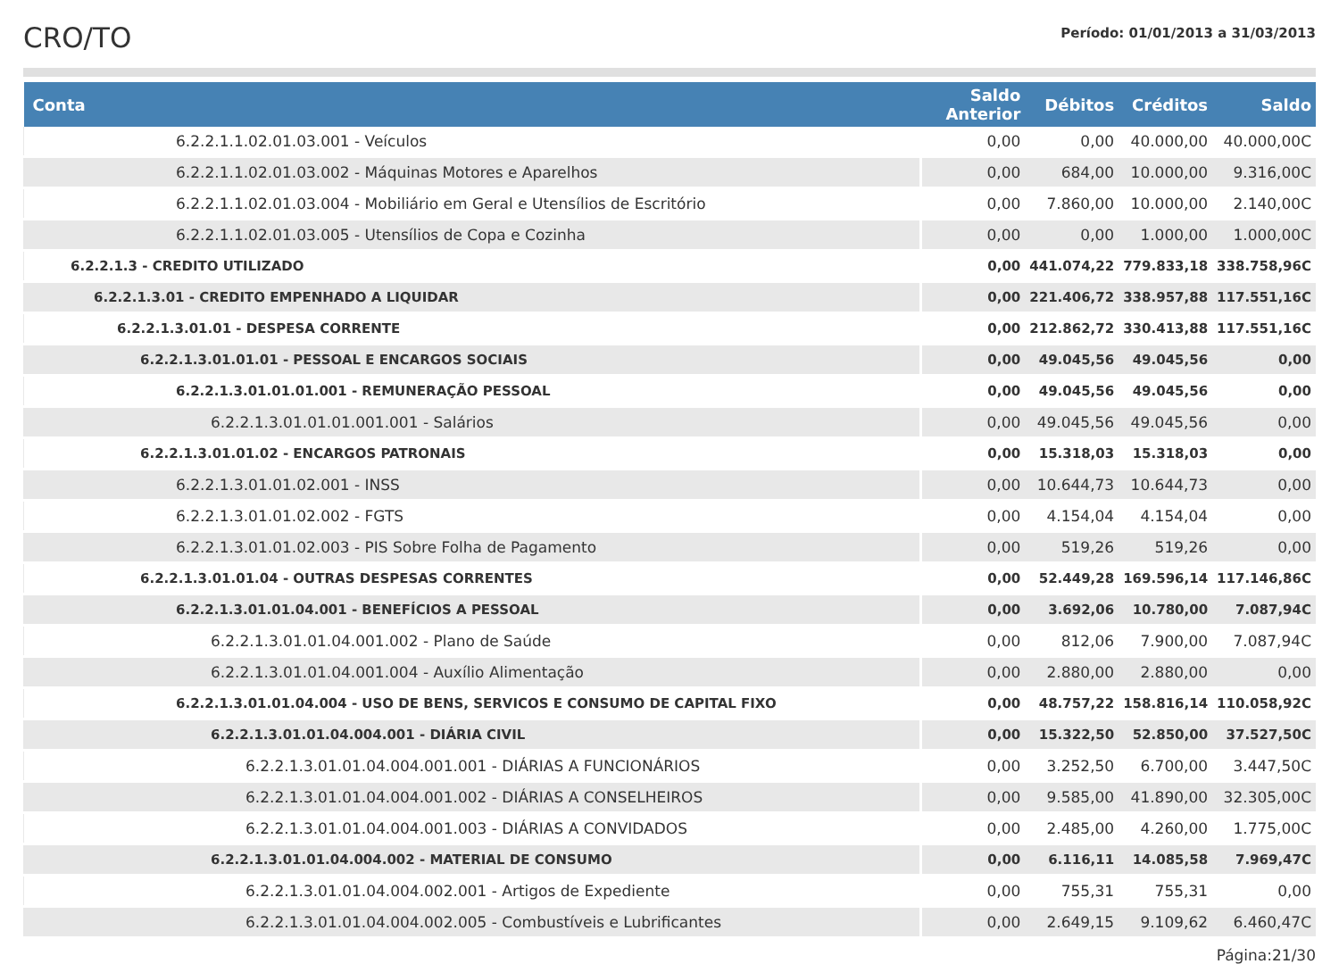CRO/TO
Período: 01/01/2013 a 31/03/2013
| Conta | Saldo Anterior | Débitos | Créditos | Saldo |
| --- | --- | --- | --- | --- |
| 6.2.2.1.1.02.01.03.001 - Veículos | 0,00 | 0,00 | 40.000,00 | 40.000,00C |
| 6.2.2.1.1.02.01.03.002 - Máquinas Motores e Aparelhos | 0,00 | 684,00 | 10.000,00 | 9.316,00C |
| 6.2.2.1.1.02.01.03.004 - Mobiliário em Geral e Utensílios de Escritório | 0,00 | 7.860,00 | 10.000,00 | 2.140,00C |
| 6.2.2.1.1.02.01.03.005 - Utensílios de Copa e Cozinha | 0,00 | 0,00 | 1.000,00 | 1.000,00C |
| 6.2.2.1.3 - CREDITO UTILIZADO | 0,00 | 441.074,22 | 779.833,18 | 338.758,96C |
| 6.2.2.1.3.01 - CREDITO EMPENHADO A LIQUIDAR | 0,00 | 221.406,72 | 338.957,88 | 117.551,16C |
| 6.2.2.1.3.01.01 - DESPESA CORRENTE | 0,00 | 212.862,72 | 330.413,88 | 117.551,16C |
| 6.2.2.1.3.01.01.01 - PESSOAL E ENCARGOS SOCIAIS | 0,00 | 49.045,56 | 49.045,56 | 0,00 |
| 6.2.2.1.3.01.01.01.001 - REMUNERAÇÃO PESSOAL | 0,00 | 49.045,56 | 49.045,56 | 0,00 |
| 6.2.2.1.3.01.01.01.001.001 - Salários | 0,00 | 49.045,56 | 49.045,56 | 0,00 |
| 6.2.2.1.3.01.01.02 - ENCARGOS PATRONAIS | 0,00 | 15.318,03 | 15.318,03 | 0,00 |
| 6.2.2.1.3.01.01.02.001 - INSS | 0,00 | 10.644,73 | 10.644,73 | 0,00 |
| 6.2.2.1.3.01.01.02.002 - FGTS | 0,00 | 4.154,04 | 4.154,04 | 0,00 |
| 6.2.2.1.3.01.01.02.003 - PIS Sobre Folha de Pagamento | 0,00 | 519,26 | 519,26 | 0,00 |
| 6.2.2.1.3.01.01.04 - OUTRAS DESPESAS CORRENTES | 0,00 | 52.449,28 | 169.596,14 | 117.146,86C |
| 6.2.2.1.3.01.01.04.001 - BENEFÍCIOS A PESSOAL | 0,00 | 3.692,06 | 10.780,00 | 7.087,94C |
| 6.2.2.1.3.01.01.04.001.002 - Plano de Saúde | 0,00 | 812,06 | 7.900,00 | 7.087,94C |
| 6.2.2.1.3.01.01.04.001.004 - Auxílio Alimentação | 0,00 | 2.880,00 | 2.880,00 | 0,00 |
| 6.2.2.1.3.01.01.04.004 - USO DE BENS, SERVICOS E CONSUMO DE CAPITAL FIXO | 0,00 | 48.757,22 | 158.816,14 | 110.058,92C |
| 6.2.2.1.3.01.01.04.004.001 - DIÁRIA CIVIL | 0,00 | 15.322,50 | 52.850,00 | 37.527,50C |
| 6.2.2.1.3.01.01.04.004.001.001 - DIÁRIAS A FUNCIONÁRIOS | 0,00 | 3.252,50 | 6.700,00 | 3.447,50C |
| 6.2.2.1.3.01.01.04.004.001.002 - DIÁRIAS A CONSELHEIROS | 0,00 | 9.585,00 | 41.890,00 | 32.305,00C |
| 6.2.2.1.3.01.01.04.004.001.003 - DIÁRIAS A CONVIDADOS | 0,00 | 2.485,00 | 4.260,00 | 1.775,00C |
| 6.2.2.1.3.01.01.04.004.002 - MATERIAL DE CONSUMO | 0,00 | 6.116,11 | 14.085,58 | 7.969,47C |
| 6.2.2.1.3.01.01.04.004.002.001 - Artigos de Expediente | 0,00 | 755,31 | 755,31 | 0,00 |
| 6.2.2.1.3.01.01.04.004.002.005 - Combustíveis e Lubrificantes | 0,00 | 2.649,15 | 9.109,62 | 6.460,47C |
Página:21/30